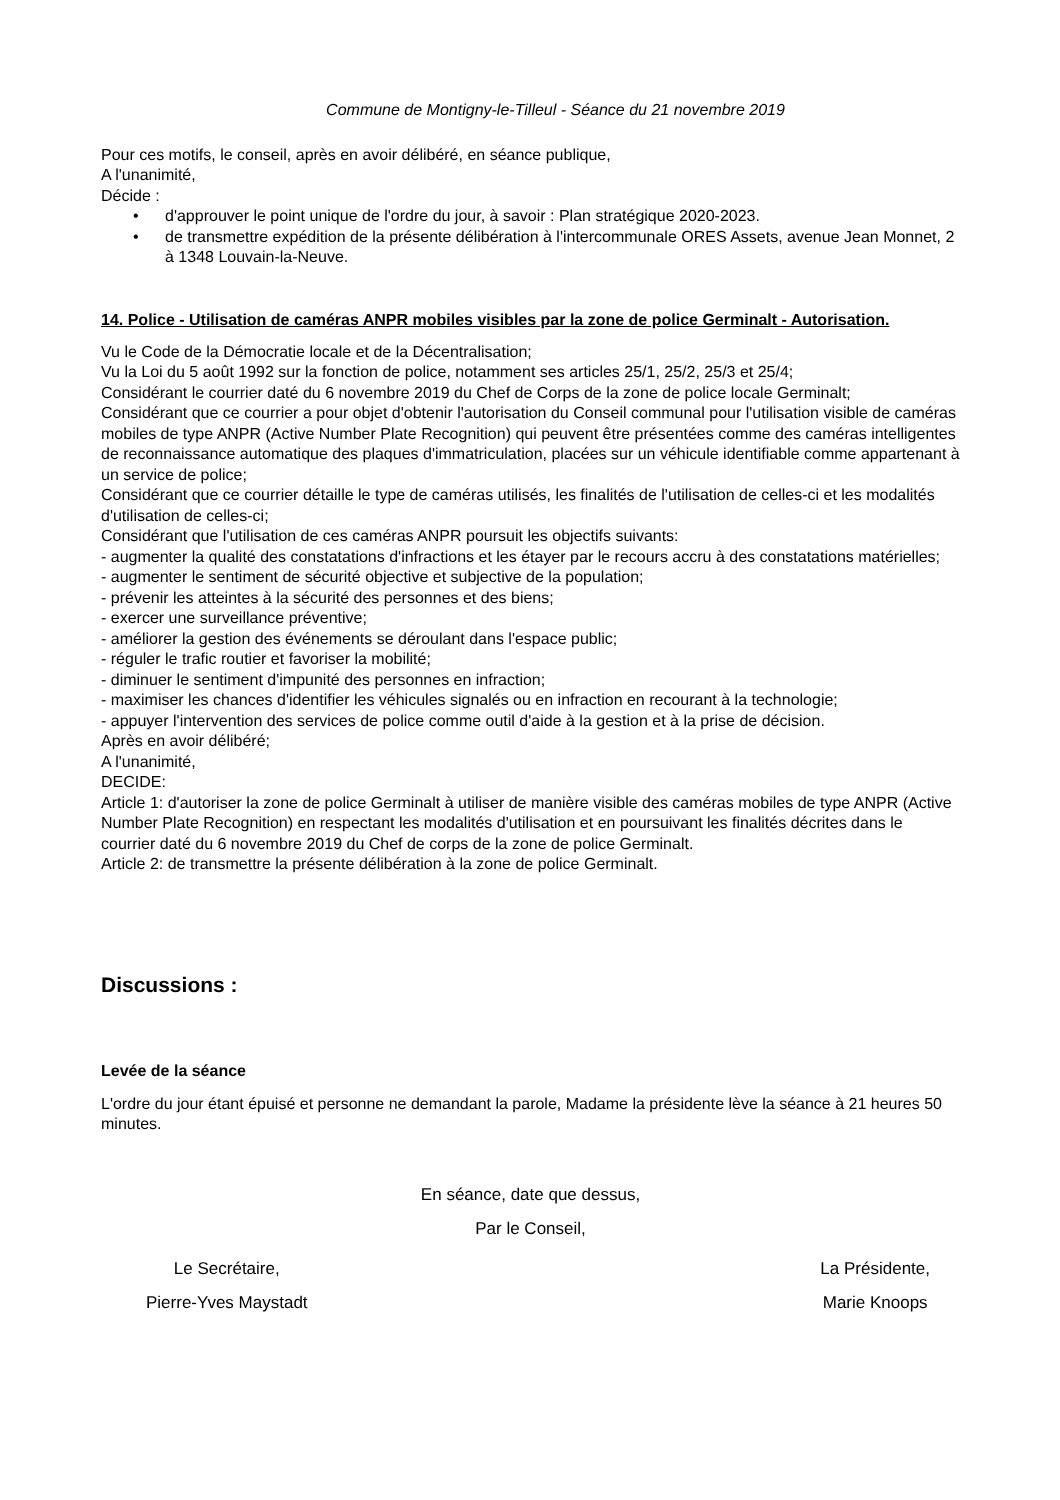Commune de Montigny-le-Tilleul - Séance du 21 novembre 2019
Pour ces motifs, le conseil, après en avoir délibéré, en séance publique,
A l'unanimité,
Décide :
• d'approuver le point unique de l'ordre du jour, à savoir : Plan stratégique 2020-2023.
• de transmettre expédition de la présente délibération à l'intercommunale ORES Assets, avenue Jean Monnet, 2 à 1348 Louvain-la-Neuve.
14. Police - Utilisation de caméras ANPR mobiles visibles par la zone de police Germinalt - Autorisation.
Vu le Code de la Démocratie locale et de la Décentralisation;
Vu la Loi du 5 août 1992 sur la fonction de police, notamment ses articles 25/1, 25/2, 25/3 et 25/4;
Considérant le courrier daté du 6 novembre 2019 du Chef de Corps de la zone de police locale Germinalt;
Considérant que ce courrier a pour objet d'obtenir l'autorisation du Conseil communal pour l'utilisation visible de caméras mobiles de type ANPR (Active Number Plate Recognition) qui peuvent être présentées comme des caméras intelligentes de reconnaissance automatique des plaques d'immatriculation, placées sur un véhicule identifiable comme appartenant à un service de police;
Considérant que ce courrier détaille le type de caméras utilisés, les finalités de l'utilisation de celles-ci et les modalités d'utilisation de celles-ci;
Considérant que l'utilisation de ces caméras ANPR poursuit les objectifs suivants:
- augmenter la qualité des constatations d'infractions et les étayer par le recours accru à des constatations matérielles;
- augmenter le sentiment de sécurité objective et subjective de la population;
- prévenir les atteintes à la sécurité des personnes et des biens;
- exercer une surveillance préventive;
- améliorer la gestion des événements se déroulant dans l'espace public;
- réguler le trafic routier et favoriser la mobilité;
- diminuer le sentiment d'impunité des personnes en infraction;
- maximiser les chances d'identifier les véhicules signalés ou en infraction en recourant à la technologie;
- appuyer l'intervention des services de police comme outil d'aide à la gestion et à la prise de décision.
Après en avoir délibéré;
A l'unanimité,
DECIDE:
Article 1: d'autoriser la zone de police Germinalt à utiliser de manière visible des caméras mobiles de type ANPR (Active Number Plate Recognition) en respectant les modalités d'utilisation et en poursuivant les finalités décrites dans le courrier daté du 6 novembre 2019 du Chef de corps de la zone de police Germinalt.
Article 2: de transmettre la présente délibération à la zone de police Germinalt.
Discussions :
Levée de la séance
L'ordre du jour étant épuisé et personne ne demandant la parole, Madame la présidente lève la séance à 21 heures 50 minutes.
En séance, date que dessus,
Par le Conseil,
Le Secrétaire,
Pierre-Yves Maystadt
La Présidente,
Marie Knoops